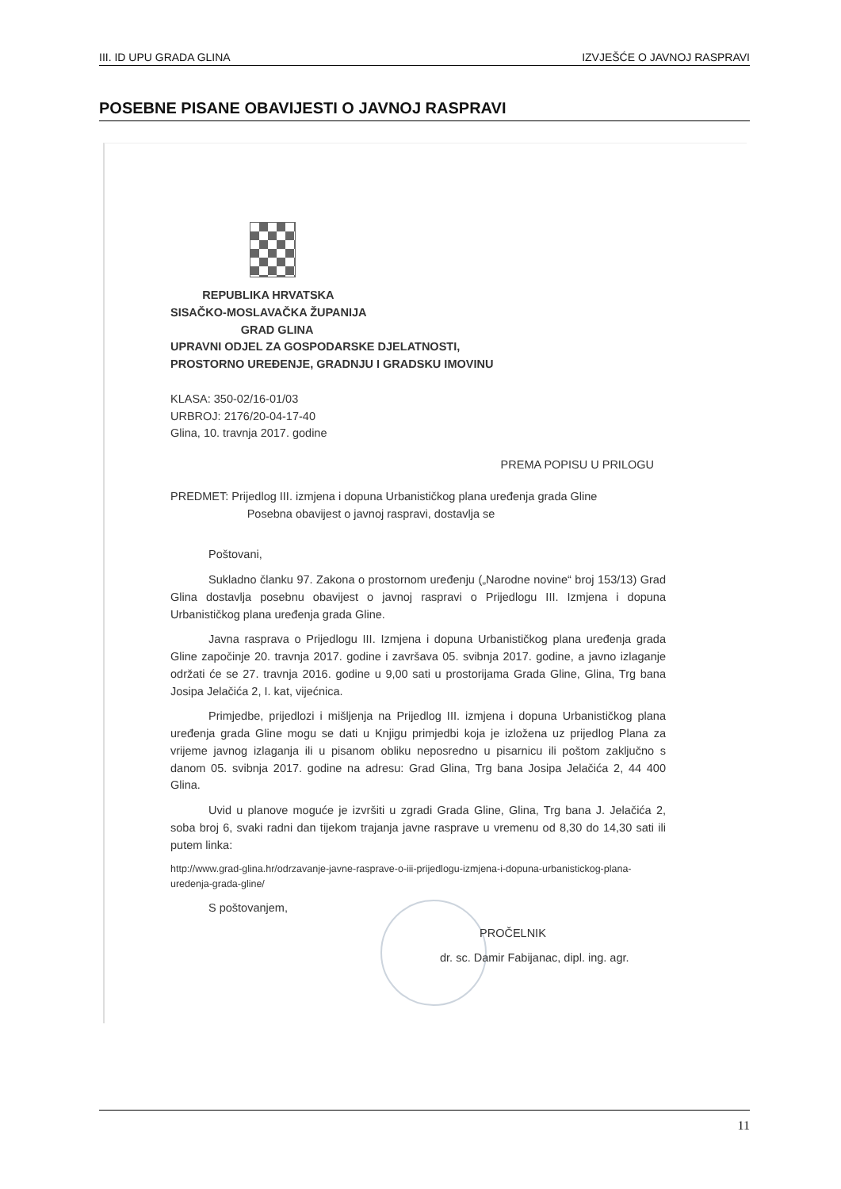III. ID UPU GRADA GLINA IZVJEŠĆE O JAVNOJ RASPRAVI
POSEBNE PISANE OBAVIJESTI O JAVNOJ RASPRAVI
REPUBLIKA HRVATSKA
SISAČKO-MOSLAVAČKA ŽUPANIJA
GRAD GLINA
UPRAVNI ODJEL ZA GOSPODARSKE DJELATNOSTI,
PROSTORNO UREĐENJE, GRADNJU I GRADSKU IMOVINU
KLASA: 350-02/16-01/03
URBROJ: 2176/20-04-17-40
Glina, 10. travnja 2017. godine
PREMA POPISU U PRILOGU
PREDMET: Prijedlog III. izmjena i dopuna Urbanističkog plana uređenja grada Gline
Posebna obavijest o javnoj raspravi, dostavlja se
Poštovani,
Sukladno članku 97. Zakona o prostornom uređenju („Narodne novine“ broj 153/13) Grad Glina dostavlja posebnu obavijest o javnoj raspravi o Prijedlogu III. Izmjena i dopuna Urbanističkog plana uređenja grada Gline.
Javna rasprava o Prijedlogu III. Izmjena i dopuna Urbanističkog plana uređenja grada Gline započinje 20. travnja 2017. godine i završava 05. svibnja 2017. godine, a javno izlaganje održati će se 27. travnja 2016. godine u 9,00 sati u prostorijama Grada Gline, Glina, Trg bana Josipa Jelačića 2, I. kat, vijećnica.
Primjedbe, prijedlozi i mišljenja na Prijedlog III. izmjena i dopuna Urbanističkog plana uređenja grada Gline mogu se dati u Knjigu primjedbi koja je izložena uz prijedlog Plana za vrijeme javnog izlaganja ili u pisanom obliku neposredno u pisarnicu ili poštom zaključno s danom 05. svibnja 2017. godine na adresu: Grad Glina, Trg bana Josipa Jelačića 2, 44 400 Glina.
Uvid u planove moguće je izvršiti u zgradi Grada Gline, Glina, Trg bana J. Jelačića 2, soba broj 6, svaki radni dan tijekom trajanja javne rasprave u vremenu od 8,30 do 14,30 sati ili putem linka:
http://www.grad-glina.hr/odrzavanje-javne-rasprave-o-iii-prijedlogu-izmjena-i-dopuna-urbanistickog-plana-uredenja-grada-gline/
S poštovanjem,
PROČELNIK
dr. sc. Damir Fabijanac, dipl. ing. agr.
11